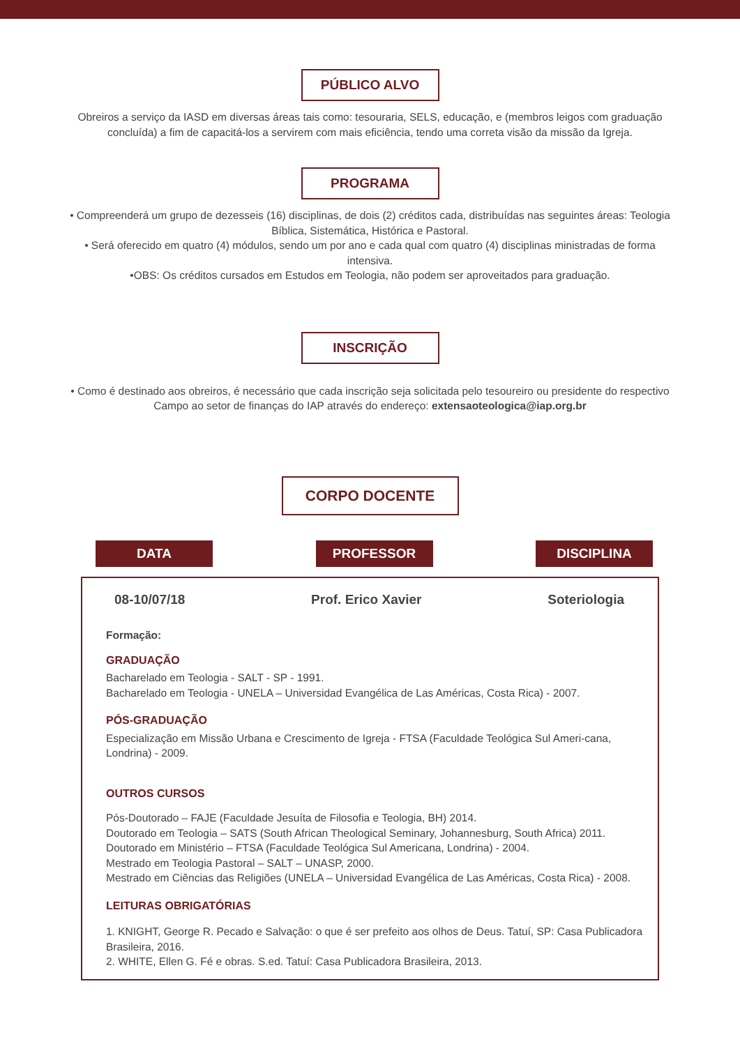PÚBLICO ALVO
Obreiros a serviço da IASD em diversas áreas tais como: tesouraria, SELS, educação, e (membros leigos com graduação concluída) a fim de capacitá-los a servirem com mais eficiência, tendo uma correta visão da missão da Igreja.
PROGRAMA
• Compreenderá um grupo de dezesseis (16) disciplinas, de dois (2) créditos cada, distribuídas nas seguintes áreas: Teologia Bíblica, Sistemática, Histórica e Pastoral.
• Será oferecido em quatro (4) módulos, sendo um por ano e cada qual com quatro (4) disciplinas ministradas de forma intensiva.
•OBS: Os créditos cursados em Estudos em Teologia, não podem ser aproveitados para graduação.
INSCRIÇÃO
• Como é destinado aos obreiros, é necessário que cada inscrição seja solicitada pelo tesoureiro ou presidente do respectivo Campo ao setor de finanças do IAP através do endereço: extensaoteologica@iap.org.br
CORPO DOCENTE
DATA PROFESSOR DISCIPLINA
08-10/07/18 Prof. Erico Xavier Soteriologia
Formação:
GRADUAÇÃO
Bacharelado em Teologia - SALT - SP - 1991.
Bacharelado em Teologia - UNELA – Universidad Evangélica de Las Américas, Costa Rica) - 2007.
PÓS-GRADUAÇÃO
Especialização em Missão Urbana e Crescimento de Igreja - FTSA (Faculdade Teológica Sul Ameri-cana, Londrina) - 2009.
OUTROS CURSOS
Pós-Doutorado – FAJE (Faculdade Jesuíta de Filosofia e Teologia, BH) 2014.
Doutorado em Teologia – SATS (South African Theological Seminary, Johannesburg, South Africa) 2011.
Doutorado em Ministério – FTSA (Faculdade Teológica Sul Americana, Londrina) - 2004.
Mestrado em Teologia Pastoral – SALT – UNASP, 2000.
Mestrado em Ciências das Religiões (UNELA – Universidad Evangélica de Las Américas, Costa Rica) - 2008.
LEITURAS OBRIGATÓRIAS
1. KNIGHT, George R. Pecado e Salvação: o que é ser prefeito aos olhos de Deus. Tatuí, SP: Casa Publicadora Brasileira, 2016.
2. WHITE, Ellen G. Fé e obras. S.ed. Tatuí: Casa Publicadora Brasileira, 2013.